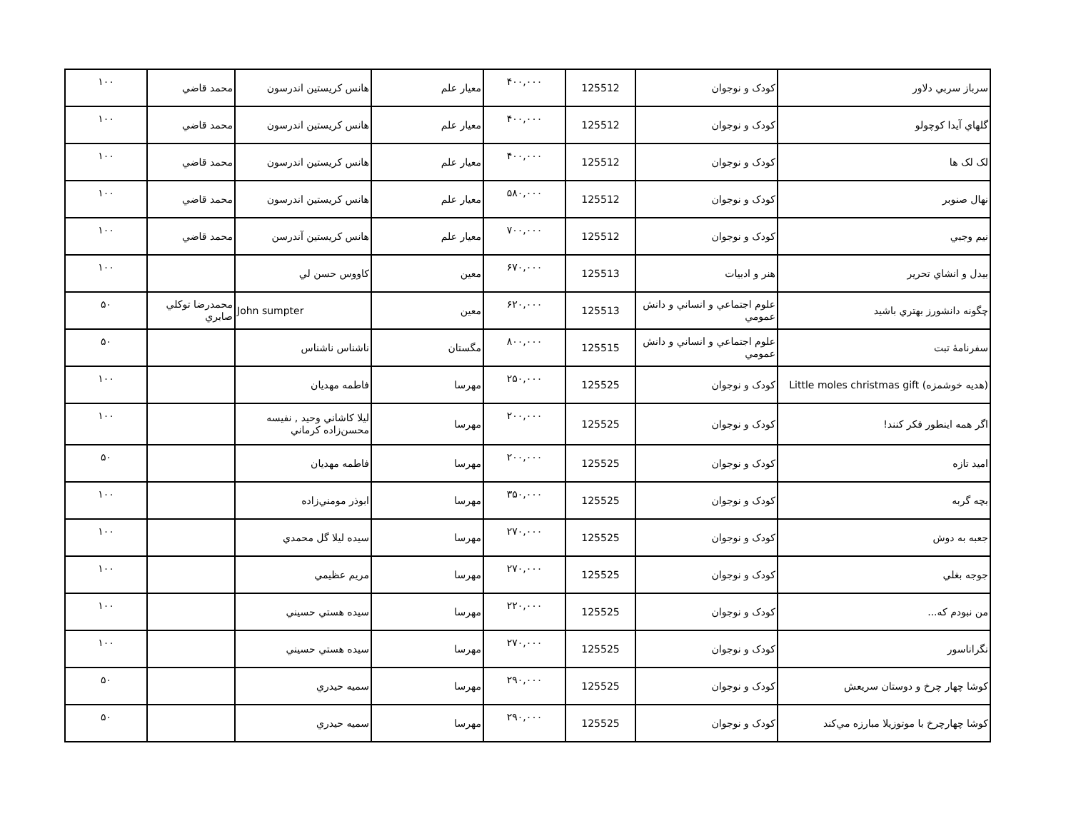| سرباز سربي دلاور | کودک و نوجوان | 125512 | ۴۰۰,۰۰۰ | معيار علم | هانس کريستين اندرسون | محمد قاضي | ۱۰۰ |
| گلهاي آيدا کوچولو | کودک و نوجوان | 125512 | ۴۰۰,۰۰۰ | معيار علم | هانس کريستين اندرسون | محمد قاضي | ۱۰۰ |
| لک لک ها | کودک و نوجوان | 125512 | ۴۰۰,۰۰۰ | معيار علم | هانس کريستين اندرسون | محمد قاضي | ۱۰۰ |
| نهال صنوبر | کودک و نوجوان | 125512 | ۵۸۰,۰۰۰ | معيار علم | هانس کريستين اندرسون | محمد قاضي | ۱۰۰ |
| نيم وجبي | کودک و نوجوان | 125512 | ۷۰۰,۰۰۰ | معيار علم | هانس کريستين آندرسن | محمد قاضي | ۱۰۰ |
| بيدل و انشاي تحرير | هنر و ادبيات | 125513 | ۶۷۰,۰۰۰ | معين | کاووس حسن لي | | ۱۰۰ |
| چگونه دانشورز بهتري باشيد | علوم اجتماعي و انساني و دانش عمومي | 125513 | ۶۲۰,۰۰۰ | معين | John sumpter | محمدرضا توکلي صابري | ۵۰ |
| سفرنامهٔ تبت | علوم اجتماعي و انساني و دانش عمومي | 125515 | ۸۰۰,۰۰۰ | مگستان | ناشناس ناشناس | | ۵۰ |
| (هديه خوشمزه) Little moles christmas gift | کودک و نوجوان | 125525 | ۲۵۰,۰۰۰ | مهرسا | فاطمه مهديان | | ۱۰۰ |
| اگر همه اينطور فکر کنند! | کودک و نوجوان | 125525 | ۲۰۰,۰۰۰ | مهرسا | ليلا کاشاني وحيد , نفيسه محسن‌زاده کرماني | | ۱۰۰ |
| اميد تازه | کودک و نوجوان | 125525 | ۲۰۰,۰۰۰ | مهرسا | فاطمه مهديان | | ۵۰ |
| بچه گربه | کودک و نوجوان | 125525 | ۳۵۰,۰۰۰ | مهرسا | ابوذر مومني‌زاده | | ۱۰۰ |
| جعبه به دوش | کودک و نوجوان | 125525 | ۲۷۰,۰۰۰ | مهرسا | سيده ليلا گل محمدي | | ۱۰۰ |
| جوجه بغلي | کودک و نوجوان | 125525 | ۲۷۰,۰۰۰ | مهرسا | مريم عظيمي | | ۱۰۰ |
| من نبودم که... | کودک و نوجوان | 125525 | ۲۲۰,۰۰۰ | مهرسا | سيده هستي حسيني | | ۱۰۰ |
| نگراناسور | کودک و نوجوان | 125525 | ۲۷۰,۰۰۰ | مهرسا | سيده هستي حسيني | | ۱۰۰ |
| کوشا چهار چرخ و دوستان سريعش | کودک و نوجوان | 125525 | ۲۹۰,۰۰۰ | مهرسا | سميه حيدري | | ۵۰ |
| کوشا چهارچرخ با موتوزيلا مبارزه مي‌کند | کودک و نوجوان | 125525 | ۲۹۰,۰۰۰ | مهرسا | سميه حيدري | | ۵۰ |